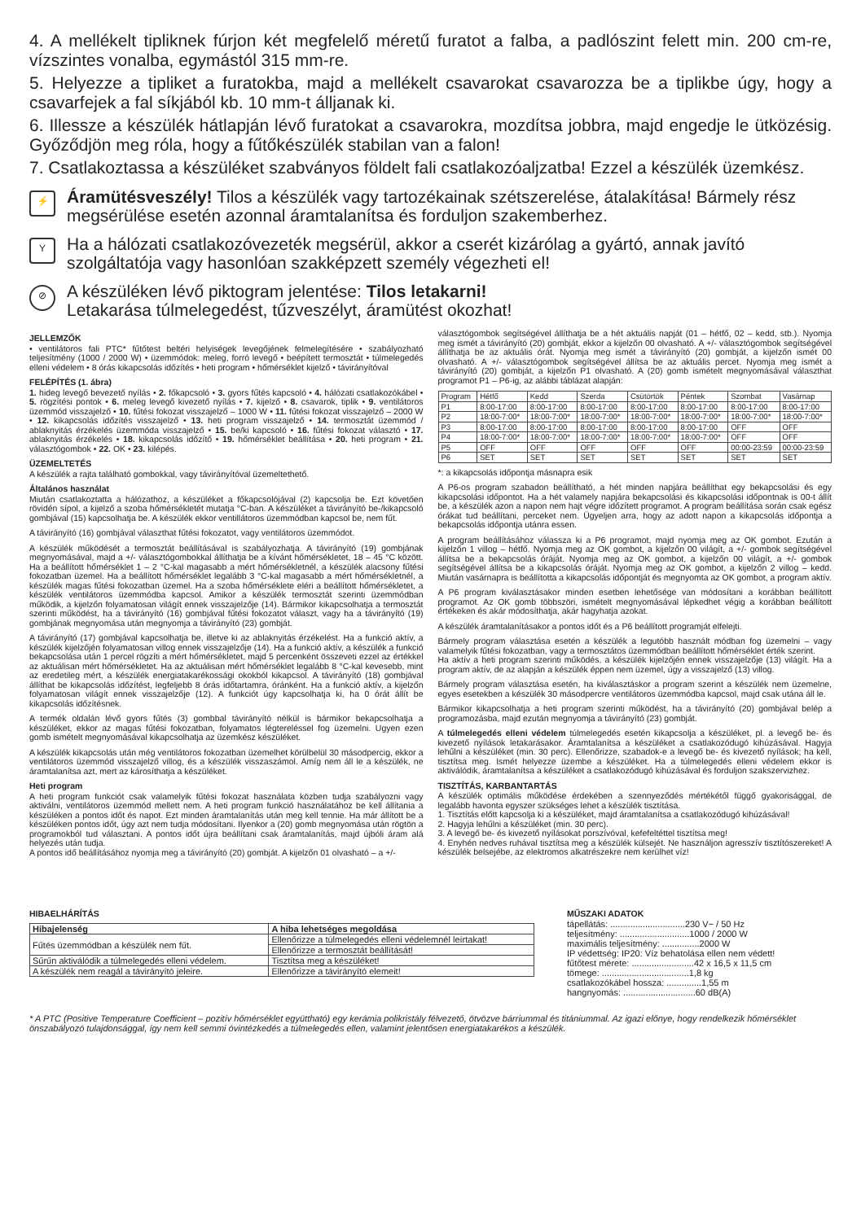4. A mellékelt tipliknek fúrjon két megfelelő méretű furatot a falba, a padlószint felett min. 200 cm-re, vízszintes vonalba, egymástól 315 mm-re.
5. Helyezze a tipliket a furatokba, majd a mellékelt csavarokat csavarozza be a tiplikbe úgy, hogy a csavarfejek a fal síkjából kb. 10 mm-t álljanak ki.
6. Illessze a készülék hátlapján lévő furatokat a csavarokra, mozdítsa jobbra, majd engedje le ütközésig. Győződjön meg róla, hogy a fűtőkészülék stabilan van a falon!
7. Csatlakoztassa a készüléket szabványos földelt fali csatlakozóaljzatba! Ezzel a készülék üzemkész.
⚡
Áramütésveszély! Tilos a készülék vagy tartozékainak szétszerelése, átalakítása! Bármely rész megsérülése esetén azonnal áramtalanítsa és forduljon szakemberhez.
Y
Ha a hálózati csatlakozóvezeték megsérül, akkor a cserét kizárólag a gyártó, annak javító szolgáltatója vagy hasonlóan szakképzett személy végezheti el!
⊘
A készüléken lévő piktogram jelentése: Tilos letakarni!
Letakarása túlmelegedést, tűzveszélyt, áramütést okozhat!
JELLEMZŐK
• ventilátoros fali PTC* fűtőtest beltéri helyiségek levegőjének felmelegítésére • szabályozható teljesítmény (1000 / 2000 W) • üzemmódok: meleg, forró levegő • beépített termosztát • túlmelegedés elleni védelem • 8 órás kikapcsolás időzítés • heti program • hőmérséklet kijelző • távirányítóval
FELÉPÍTÉS (1. ábra)
1. hideg levegő bevezető nyílás • 2. főkapcsoló • 3. gyors fűtés kapcsoló • 4. hálózati csatlakozókábel • 5. rögzítési pontok • 6. meleg levegő kivezető nyílás • 7. kijelző • 8. csavarok, tiplik • 9. ventilátoros üzemmód visszajelző • 10. fűtési fokozat visszajelző – 1000 W • 11. fűtési fokozat visszajelző – 2000 W • 12. kikapcsolás időzítés visszajelző • 13. heti program visszajelző • 14. termosztát üzemmód / ablaknyitás érzékelés üzemmóda visszajelző • 15. be/ki kapcsoló • 16. fűtési fokozat választó • 17. ablaknyitás érzékelés • 18. kikapcsolás időzítő • 19. hőmérséklet beállítása • 20. heti program • 21. választógombok • 22. OK • 23. kilépés.
ÜZEMELTETÉS
A készülék a rajta található gombokkal, vagy távirányítóval üzemeltethető.
Általános használat
Miután csatlakoztatta a hálózathoz, a készüléket a főkapcsolójával (2) kapcsolja be. Ezt követően rövidén sípol, a kijelző a szoba hőmérsékletét mutatja °C-ban. A készüléket a távirányító be-/kikapcsoló gombjával (15) kapcsolhatja be. A készülék ekkor ventillátoros üzemmódban kapcsol be, nem fűt.
A távirányító (16) gombjával választhat fűtési fokozatot, vagy ventilátoros üzemmódot.
A készülék működését a termosztát beállításával is szabályozhatja. A távirányító (19) gombjának megnyomásával, majd a +/- választógombokkal állíthatja be a kívánt hőmérsékletet, 18 – 45 °C között. Ha a beállított hőmérséklet 1 – 2 °C-kal magasabb a mért hőmérsékletnél, a készülék alacsony fűtési fokozatban üzemel. Ha a beállított hőmérséklet legalább 3 °C-kal magasabb a mért hőmérsékletnél, a készülék magas fűtési fokozatban üzemel. Ha a szoba hőmérséklete eléri a beállított hőmérsékletet, a készülék ventilátoros üzemmódba kapcsol. Amikor a készülék termosztát szerinti üzemmódban működik, a kijelzőn folyamatosan világít ennek visszajelzője (14). Bármikor kikapcsolhatja a termosztát szerinti működést, ha a távirányító (16) gombjával fűtési fokozatot választ, vagy ha a távirányító (19) gombjának megnyomása után megnyomja a távirányító (23) gombját.
A távirányító (17) gombjával kapcsolhatja be, illetve ki az ablaknyitás érzékelést. Ha a funkció aktív, a készülék kijelzőjén folyamatosan villog ennek visszajelzője (14). Ha a funkció aktív, a készülék a funkció bekapcsolása után 1 percel rögzíti a mért hőmérsékletet, majd 5 percenként összeveti ezzel az értékkel az aktuálisan mért hőmérsékletet. Ha az aktuálisan mért hőmérséklet legalább 8 °C-kal kevesebb, mint az eredetileg mért, a készülék energiatakarékossági okokból kikapcsol. A távirányító (18) gombjával állíthat be kikapcsolás időzítést, legfeljebb 8 órás időtartamra, óránként. Ha a funkció aktív, a kijelzőn folyamatosan világít ennek visszajelzője (12). A funkciót úgy kapcsolhatja ki, ha 0 órát állít be kikapcsolás időzítésnek.
A termék oldalán lévő gyors fűtés (3) gombbal távirányító nélkül is bármikor bekapcsolhatja a készüléket, ekkor az magas fűtési fokozatban, folyamatos légtereléssel fog üzemelni. Ugyen ezen gomb ismételt megnyomásával kikapcsolhatja az üzemkész készüléket.
A készülék kikapcsolás után még ventilátoros fokozatban üzemelhet körülbelül 30 másodpercig, ekkor a ventilátoros üzemmód visszajelző villog, és a készülék visszaszámol. Amíg nem áll le a készülék, ne áramtalanítsa azt, mert az károsíthatja a készüléket.
Heti program
A heti program funkciót csak valamelyik fűtési fokozat használata közben tudja szabályozni vagy aktiválni, ventilátoros üzemmód mellett nem. A heti program funkció használatához be kell állítania a készüléken a pontos időt és napot. Ezt minden áramtalanítás után meg kell tennie. Ha már állított be a készüléken pontos időt, úgy azt nem tudja módosítani. Ilyenkor a (20) gomb megnyomása után rögtön a programokból tud választani. A pontos időt újra beállítani csak áramtalanítás, majd újbóli áram alá helyezés után tudja.
A pontos idő beállításához nyomja meg a távirányító (20) gombját. A kijelzőn 01 olvasható – a +/-
választógombok segítségével állíthatja be a hét aktuális napját (01 – hétfő, 02 – kedd, stb.). Nyomja meg ismét a távirányító (20) gombját, ekkor a kijelzőn 00 olvasható. A +/- választógombok segítségével állíthatja be az aktuális órát. Nyomja meg ismét a távirányító (20) gombját, a kijelzőn ismét 00 olvasható. A +/- választógombok segítségével állítsa be az aktuális percet. Nyomja meg ismét a távirányító (20) gombját, a kijelzőn P1 olvasható. A (20) gomb ismételt megnyomásával választhat programot P1 – P6-ig, az alábbi táblázat alapján:
| Program | Hétfő | Kedd | Szerda | Csütörtök | Péntek | Szombat | Vasárnap |
| --- | --- | --- | --- | --- | --- | --- | --- |
| P1 | 8:00-17:00 | 8:00-17:00 | 8:00-17:00 | 8:00-17:00 | 8:00-17:00 | 8:00-17:00 | 8:00-17:00 |
| P2 | 18:00-7:00* | 18:00-7:00* | 18:00-7:00* | 18:00-7:00* | 18:00-7:00* | 18:00-7:00* | 18:00-7:00* |
| P3 | 8:00-17:00 | 8:00-17:00 | 8:00-17:00 | 8:00-17:00 | 8:00-17:00 | OFF | OFF |
| P4 | 18:00-7:00* | 18:00-7:00* | 18:00-7:00* | 18:00-7:00* | 18:00-7:00* | OFF | OFF |
| P5 | OFF | OFF | OFF | OFF | OFF | 00:00-23:59 | 00:00-23:59 |
| P6 | SET | SET | SET | SET | SET | SET | SET |
*: a kikapcsolás időpontja másnapra esik
A P6-os program szabadon beállítható, a hét minden napjára beállíthat egy bekapcsolási és egy kikapcsolási időpontot. Ha a hét valamely napjára bekapcsolási és kikapcsolási időpontnak is 00-t állít be, a készülék azon a napon nem hajt végre időzített programot. A program beállítása során csak egész órákat tud beállítani, perceket nem. Ügyeljen arra, hogy az adott napon a kikapcsolás időpontja a bekapcsolás időpontja utánra essen.
A program beállításához válassza ki a P6 programot, majd nyomja meg az OK gombot. Ezután a kijelzőn 1 villog – hétfő. Nyomja meg az OK gombot, a kijelzőn 00 világít, a +/- gombok segítségével állítsa be a bekapcsolás óráját. Nyomja meg az OK gombot, a kijelzőn 00 világít, a +/- gombok segítségével állítsa be a kikapcsolás óráját. Nyomja meg az OK gombot, a kijelzőn 2 villog – kedd. Miután vasárnapra is beállította a kikapcsolás időpontját és megnyomta az OK gombot, a program aktív.
A P6 program kiválasztásakor minden esetben lehetősége van módosítani a korábban beállított programot. Az OK gomb többszöri, ismételt megnyomásával lépkedhet végig a korábban beállított értékeken és akár módosíthatja, akár hagyhatja azokat.
A készülék áramtalanításakor a pontos időt és a P6 beállított programját elfelejti.
Bármely program választása esetén a készülék a legutóbb használt módban fog üzemelni – vagy valamelyik fűtési fokozatban, vagy a termosztátos üzemmódban beállított hőmérséklet érték szerint.
Ha aktív a heti program szerinti működés, a készülék kijelzőjén ennek visszajelzője (13) világít. Ha a program aktív, de az alapján a készülék éppen nem üzemel, úgy a visszajelző (13) villog.
Bármely program választása esetén, ha kiválasztáskor a program szerint a készülék nem üzemelne, egyes esetekben a készülék 30 másodpercre ventilátoros üzemmódba kapcsol, majd csak utána áll le.
Bármikor kikapcsolhatja a heti program szerinti működést, ha a távirányító (20) gombjával belép a programozásba, majd ezután megnyomja a távirányító (23) gombját.
A túlmelegedés elleni védelem túlmelegedés esetén kikapcsolja a készüléket, pl. a levegő be- és kivezető nyílások letakarásakor. Áramtalanítsa a készüléket a csatlakozódugó kihúzásával. Hagyja lehűlni a készüléket (min. 30 perc). Ellenőrizze, szabadok-e a levegő be- és kivezető nyílások; ha kell, tisztítsa meg. Ismét helyezze üzembe a készüléket. Ha a túlmelegedés elleni védelem ekkor is aktiválódik, áramtalanítsa a készüléket a csatlakozódugó kihúzásával és forduljon szakszervizhez.
TISZTÍTÁS, KARBANTARTÁS
A készülék optimális működése érdekében a szennyeződés mértékétől függő gyakorisággal, de legalább havonta egyszer szükséges lehet a készülék tisztítása.
1. Tisztítás előtt kapcsolja ki a készüléket, majd áramtalanítsa a csatlakozódugó kihúzásával!
2. Hagyja lehűlni a készüléket (min. 30 perc).
3. A levegő be- és kivezető nyílásokat porszívóval, kefefeltéttel tisztítsa meg!
4. Enyhén nedves ruhával tisztítsa meg a készülék külsejét. Ne használjon agresszív tisztítószereket! A készülék belsejébe, az elektromos alkatrészekre nem kerülhet víz!
HIBAELHÁRÍTÁS
| Hibajelenség | A hiba lehetséges megoldása |
| --- | --- |
| Fűtés üzemmódban a készülék nem fűt. | Ellenőrizze a túlmelegedés elleni védelemnél leírtakat! |
| | Ellenőrizze a termosztát beállítását! |
| Sűrűn aktiválódik a túlmelegedés elleni védelem. | Tisztítsa meg a készüléket! |
| A készülék nem reagál a távirányító jeleire. | Ellenőrizze a távirányító elemeit! |
MŰSZAKI ADATOK
tápellátás: ..............................230 V~ / 50 Hz
teljesítmény: ............................1000 / 2000 W
maximális teljesítmény: ...............2000 W
IP védettség: IP20: Víz behatolása ellen nem védett!
fűtőtest mérete: .........................42 x 16,5 x 11,5 cm
tömege: ...................................1,8 kg
csatlakozókábel hossza: ..............1,55 m
hangnyomás: .............................60 dB(A)
* A PTC (Positive Temperature Coefficient – pozitív hőmérséklet együttható) egy kerámia polikristály félvezető, ötvözve bárriummal és titániummal. Az igazi előnye, hogy rendelkezik hőmérséklet önszabályozó tulajdonsággal, így nem kell semmi óvintézkedés a túlmelegedés ellen, valamint jelentősen energiatakarékos a készülék.